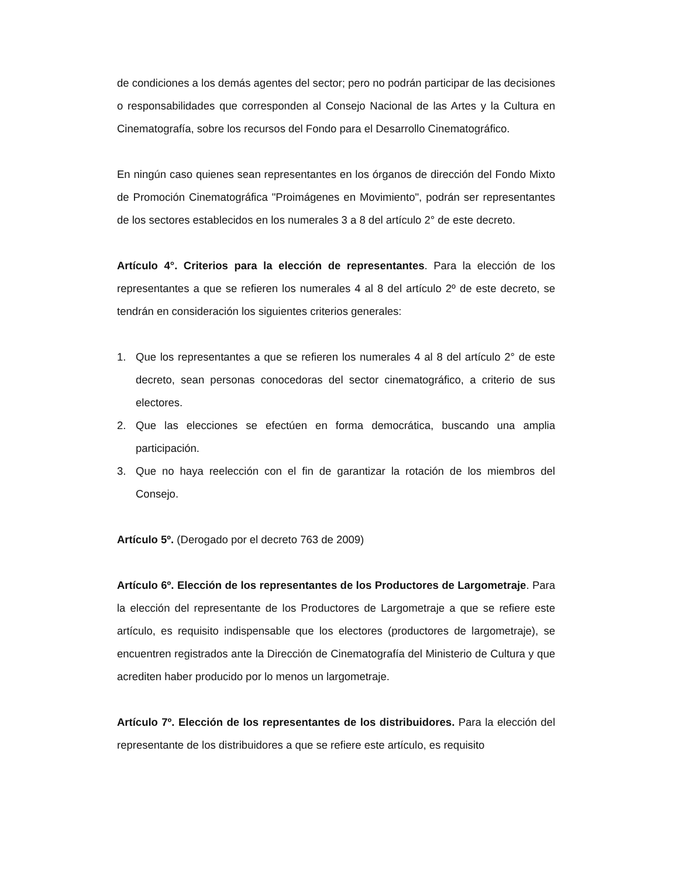de condiciones a los demás agentes del sector; pero no podrán participar de las decisiones o responsabilidades que corresponden al Consejo Nacional de las Artes y la Cultura en Cinematografía, sobre los recursos del Fondo para el Desarrollo Cinematográfico.
En ningún caso quienes sean representantes en los órganos de dirección del Fondo Mixto de Promoción Cinematográfica "Proimágenes en Movimiento", podrán ser representantes de los sectores establecidos en los numerales 3 a 8 del artículo 2° de este decreto.
Artículo 4°. Criterios para la elección de representantes. Para la elección de los representantes a que se refieren los numerales 4 al 8 del artículo 2º de este decreto, se tendrán en consideración los siguientes criterios generales:
1. Que los representantes a que se refieren los numerales 4 al 8 del artículo 2° de este decreto, sean personas conocedoras del sector cinematográfico, a criterio de sus electores.
2. Que las elecciones se efectúen en forma democrática, buscando una amplia participación.
3. Que no haya reelección con el fin de garantizar la rotación de los miembros del Consejo.
Artículo 5º. (Derogado por el decreto 763 de 2009)
Artículo 6º. Elección de los representantes de los Productores de Largometraje. Para la elección del representante de los Productores de Largometraje a que se refiere este artículo, es requisito indispensable que los electores (productores de largometraje), se encuentren registrados ante la Dirección de Cinematografía del Ministerio de Cultura y que acrediten haber producido por lo menos un largometraje.
Artículo 7º. Elección de los representantes de los distribuidores. Para la elección del representante de los distribuidores a que se refiere este artículo, es requisito